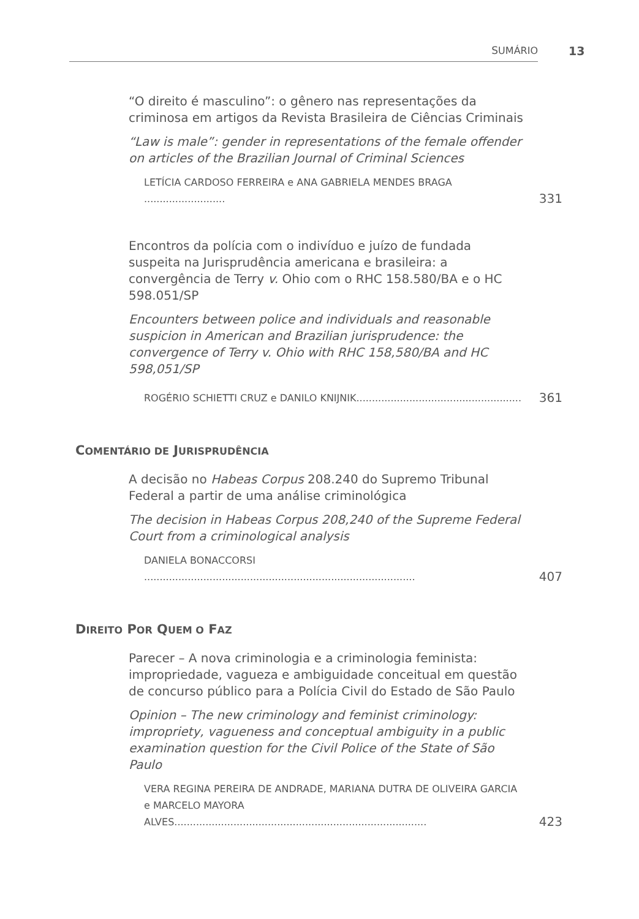SUMÁRIO 13
“O direito é masculino”: o gênero nas representações da criminosa em artigos da Revista Brasileira de Ciências Criminais
“Law is male”: gender in representations of the female offender on articles of the Brazilian Journal of Criminal Sciences
LETÍCIA CARDOSO FERREIRA e ANA GABRIELA MENDES BRAGA .......................... 331
Encontros da polícia com o indivíduo e juízo de fundada suspeita na Jurisprudência americana e brasileira: a convergência de Terry v. Ohio com o RHC 158.580/BA e o HC 598.051/SP
Encounters between police and individuals and reasonable suspicion in American and Brazilian jurisprudence: the convergence of Terry v. Ohio with RHC 158,580/BA and HC 598,051/SP
ROGÉRIO SCHIETTI CRUZ e DANILO KNIJNIK..................................................... 361
COMENTÁRIO DE JURISPRUDÊNCIA
A decisão no Habeas Corpus 208.240 do Supremo Tribunal Federal a partir de uma análise criminológica
The decision in Habeas Corpus 208,240 of the Supreme Federal Court from a criminological analysis
DANIELA BONACCORSI ....................................................................................... 407
DIREITO POR QUEM O FAZ
Parecer – A nova criminologia e a criminologia feminista: impropriedade, vagueza e ambiguidade conceitual em questão de concurso público para a Polícia Civil do Estado de São Paulo
Opinion – The new criminology and feminist criminology: impropriety, vagueness and conceptual ambiguity in a public examination question for the Civil Police of the State of São Paulo
VERA REGINA PEREIRA DE ANDRADE, MARIANA DUTRA DE OLIVEIRA GARCIA e MARCELO MAYORA ALVES................................................................................. 423